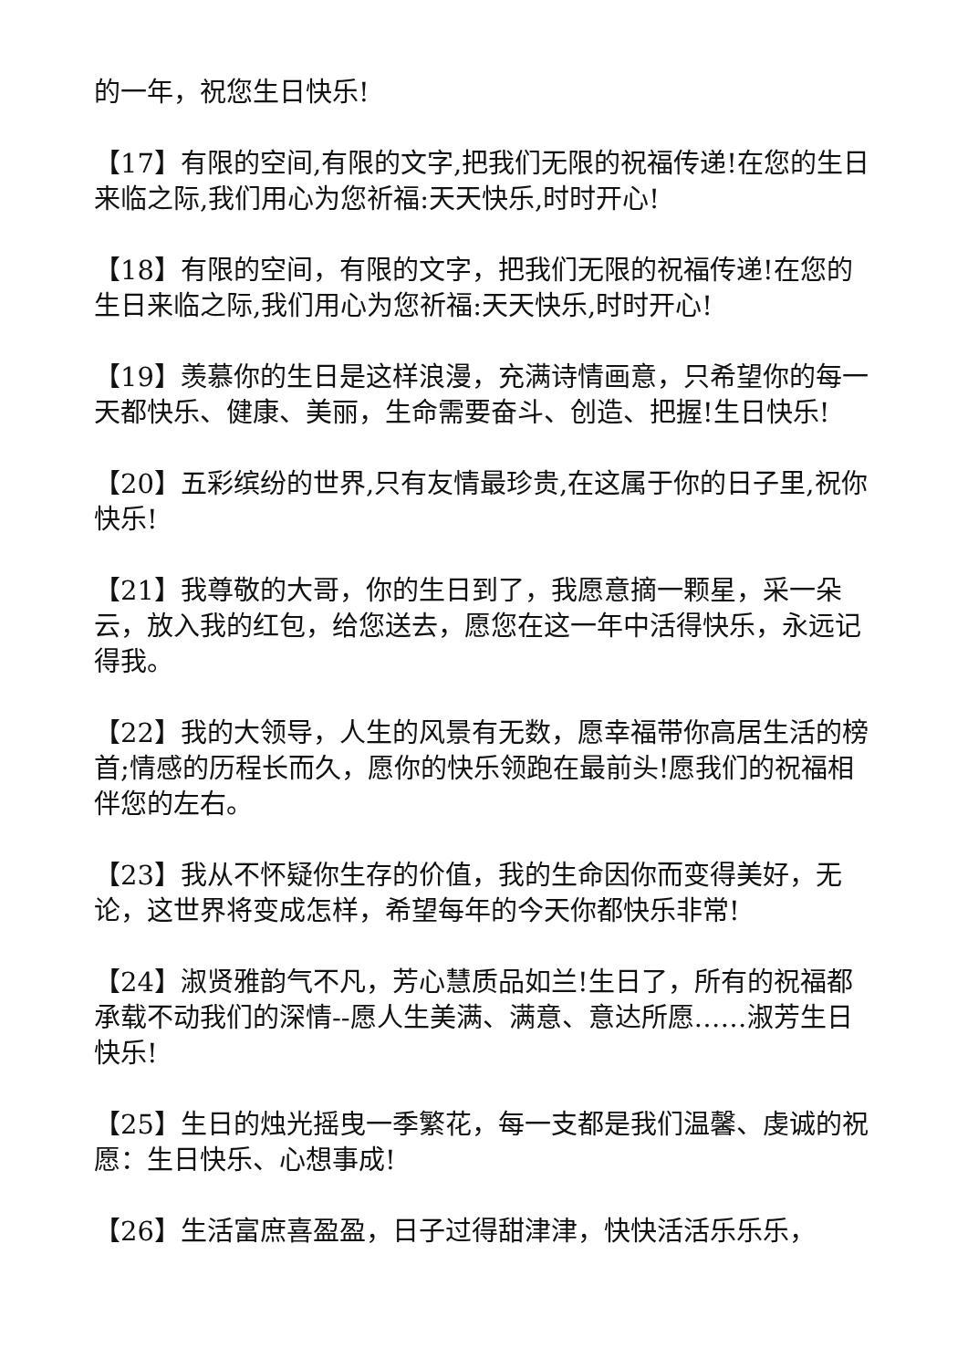的一年，祝您生日快乐!
【17】有限的空间,有限的文字,把我们无限的祝福传递!在您的生日来临之际,我们用心为您祈福:天天快乐,时时开心!
【18】有限的空间，有限的文字，把我们无限的祝福传递!在您的生日来临之际,我们用心为您祈福:天天快乐,时时开心!
【19】羡慕你的生日是这样浪漫，充满诗情画意，只希望你的每一天都快乐、健康、美丽，生命需要奋斗、创造、把握!生日快乐!
【20】五彩缤纷的世界,只有友情最珍贵,在这属于你的日子里,祝你快乐!
【21】我尊敬的大哥，你的生日到了，我愿意摘一颗星，采一朵云，放入我的红包，给您送去，愿您在这一年中活得快乐，永远记得我。
【22】我的大领导，人生的风景有无数，愿幸福带你高居生活的榜首;情感的历程长而久，愿你的快乐领跑在最前头!愿我们的祝福相伴您的左右。
【23】我从不怀疑你生存的价值，我的生命因你而变得美好，无论，这世界将变成怎样，希望每年的今天你都快乐非常!
【24】淑贤雅韵气不凡，芳心慧质品如兰!生日了，所有的祝福都承载不动我们的深情--愿人生美满、满意、意达所愿……淑芳生日快乐!
【25】生日的烛光摇曳一季繁花，每一支都是我们温馨、虔诚的祝愿：生日快乐、心想事成!
【26】生活富庶喜盈盈，日子过得甜津津，快快活活乐乐乐，